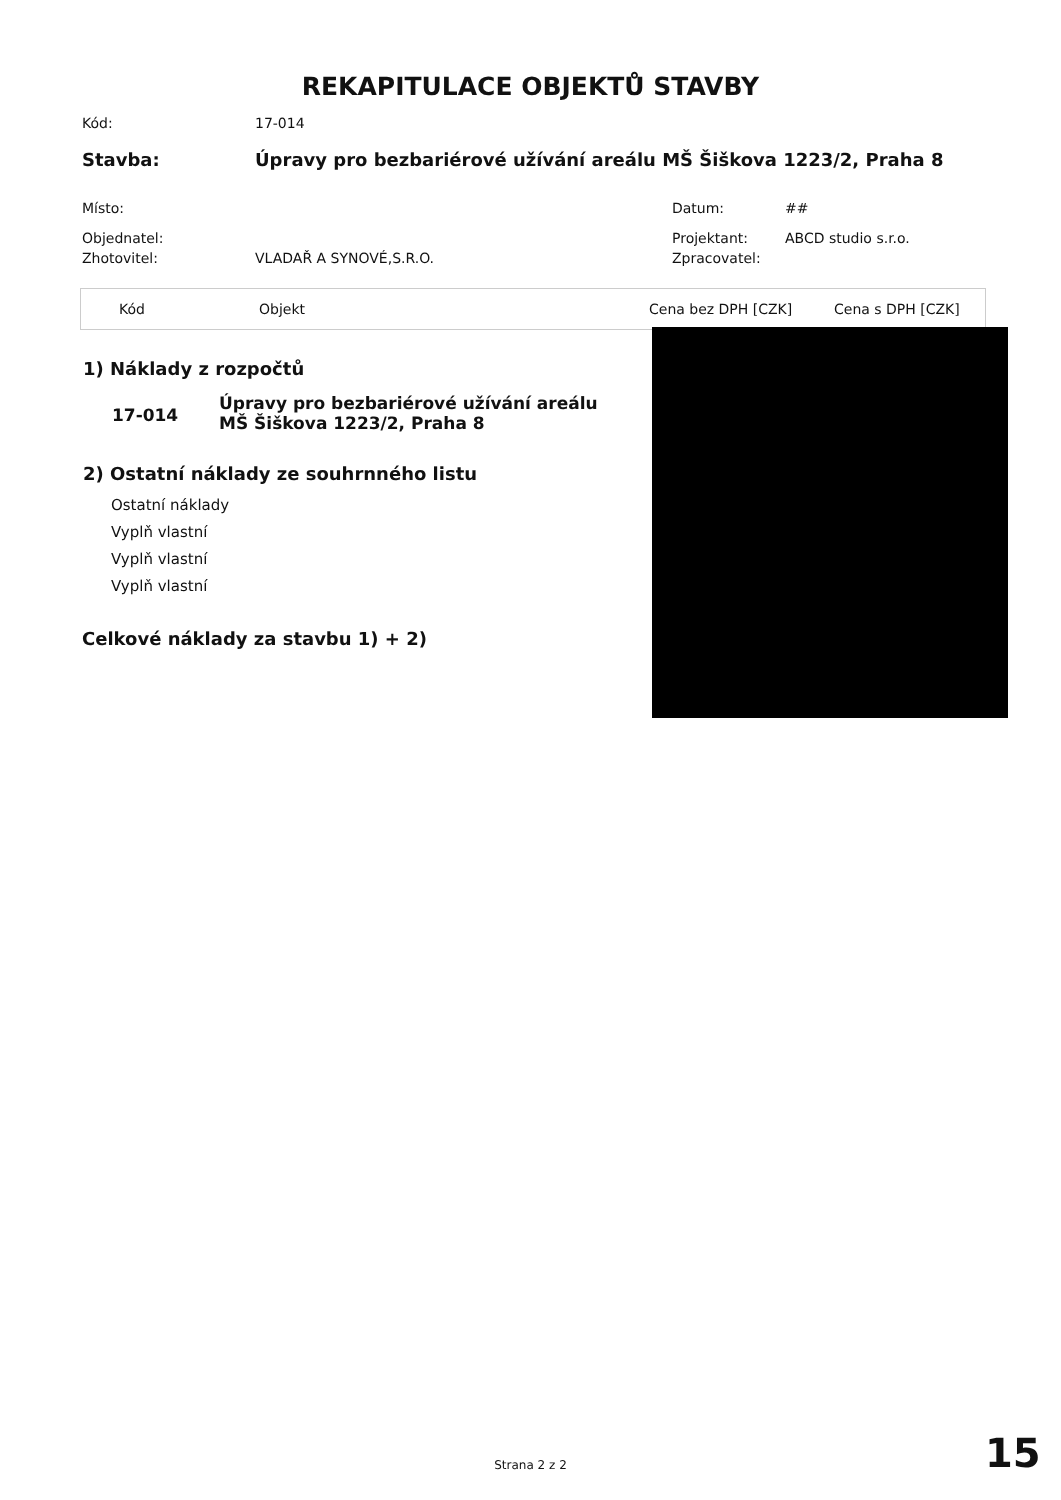REKAPITULACE OBJEKTŮ STAVBY
Kód: 17-014
Stavba: Úpravy pro bezbariérové užívání areálu MŠ Šiškova 1223/2, Praha 8
Místo: Datum: ##
Objednatel: Projektant: ABCD studio s.r.o.
Zhotovitel: VLADAŘ A SYNOVÉ,S.R.O. Zpracovatel:
| Kód | Objekt | Cena bez DPH [CZK] | Cena s DPH [CZK] |
1) Náklady z rozpočtů
17-014
Úpravy pro bezbariérové užívání areálu MŠ Šiškova 1223/2, Praha 8
2) Ostatní náklady ze souhrnného listu
Ostatní náklady
Vyplň vlastní
Vyplň vlastní
Vyplň vlastní
Celkové náklady za stavbu 1) + 2)
Strana 2 z 2 15